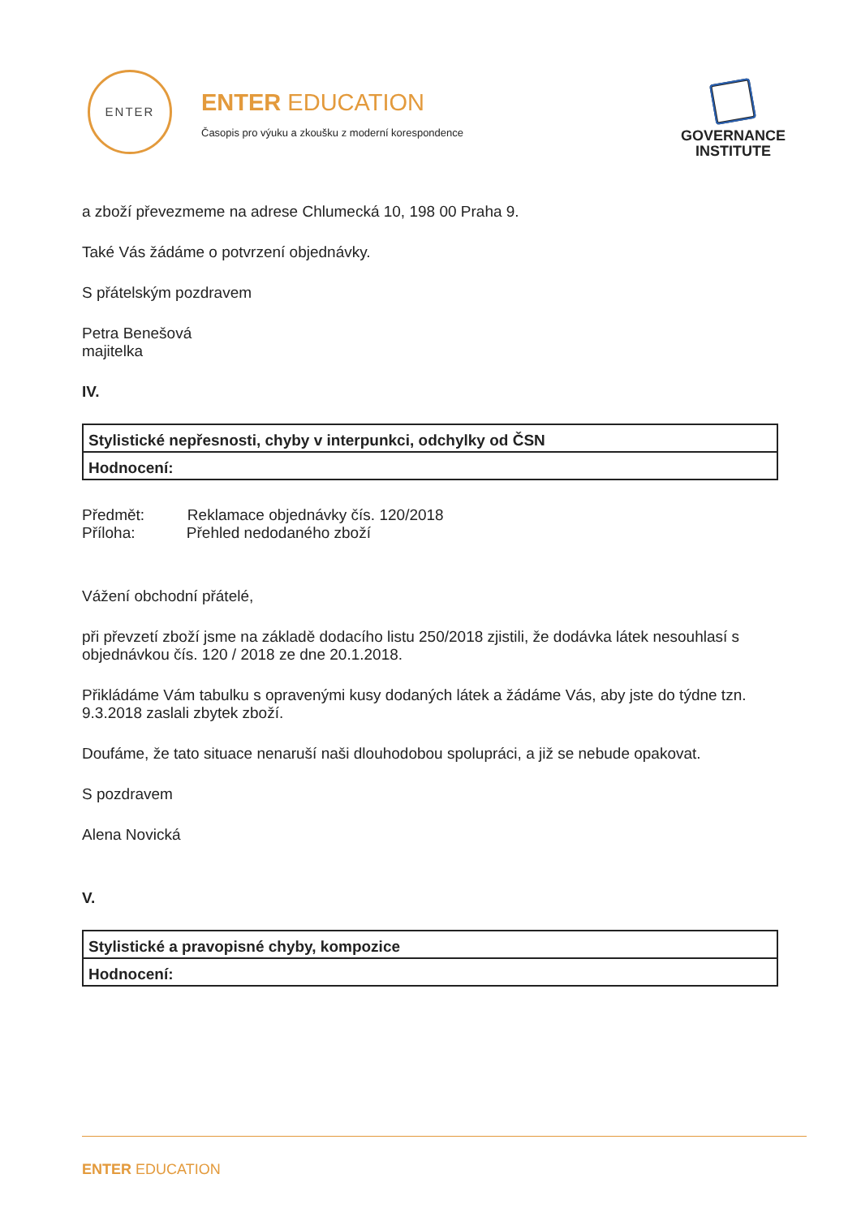ENTER
ENTER EDUCATION
Časopis pro výuku a zkoušku z moderní korespondence
GOVERNANCE
INSTITUTE
a zboží převezmeme na adrese Chlumecká 10, 198 00 Praha 9.
Také Vás žádáme o potvrzení objednávky.
S přátelským pozdravem
Petra Benešová
majitelka
IV.
| Stylistické nepřesnosti, chyby v interpunkci, odchylky od ČSN |
| Hodnocení: |
Předmět: Reklamace objednávky čís. 120/2018
Příloha: Přehled nedodaného zboží
Vážení obchodní přátelé,
při převzetí zboží jsme na základě dodacího listu 250/2018 zjistili, že dodávka látek nesouhlasí s objednávkou čís. 120 / 2018 ze dne 20.1.2018.
Přikládáme Vám tabulku s opravenými kusy dodaných látek a žádáme Vás, aby jste do týdne tzn. 9.3.2018 zaslali zbytek zboží.
Doufáme, že tato situace nenaruší naši dlouhodobou spolupráci, a již se nebude opakovat.
S pozdravem
Alena Novická
V.
| Stylistické a pravopisné chyby, kompozice |
| Hodnocení: |
ENTER EDUCATION